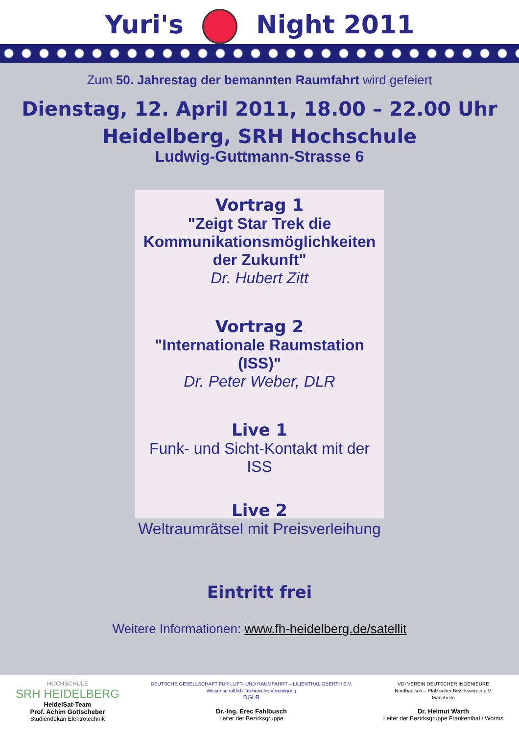Yuri's Night 2011
Zum 50. Jahrestag der bemannten Raumfahrt wird gefeiert
Dienstag, 12. April 2011, 18.00 – 22.00 Uhr
Heidelberg, SRH Hochschule
Ludwig-Guttmann-Strasse 6
Vortrag 1
"Zeigt Star Trek die Kommunikationsmöglichkeiten der Zukunft"
Dr. Hubert Zitt
Vortrag 2
"Internationale Raumstation (ISS)"
Dr. Peter Weber, DLR
Live 1
Funk- und Sicht-Kontakt mit der ISS
Live 2
Weltraumrätsel mit Preisverleihung
Eintritt frei
Weitere Informationen: www.fh-heidelberg.de/satellit
HOCHSCHULE
SRH HEIDELBERG
HeidelSat-Team
Prof. Achim Gottscheber
Studiendekan Elektrotechnik
DEUTSCHE GESELLSCHAFT FÜR LUFT- UND RAUMFAHRT – LILIENTHAL OBERTH E.V.
Wissenschaftlich-Technische Vereinigung
DGLR
Dr.-Ing. Erec Fahlbusch
Leiter der Bezirksgruppe
VDI VEREIN DEUTSCHER INGENIEURE
Nordbadisch – Pfälzischer Bezirksverein e.V.
Mannheim
Dr. Helmut Warth
Leiter der Bezirksgruppe Frankenthal / Worms